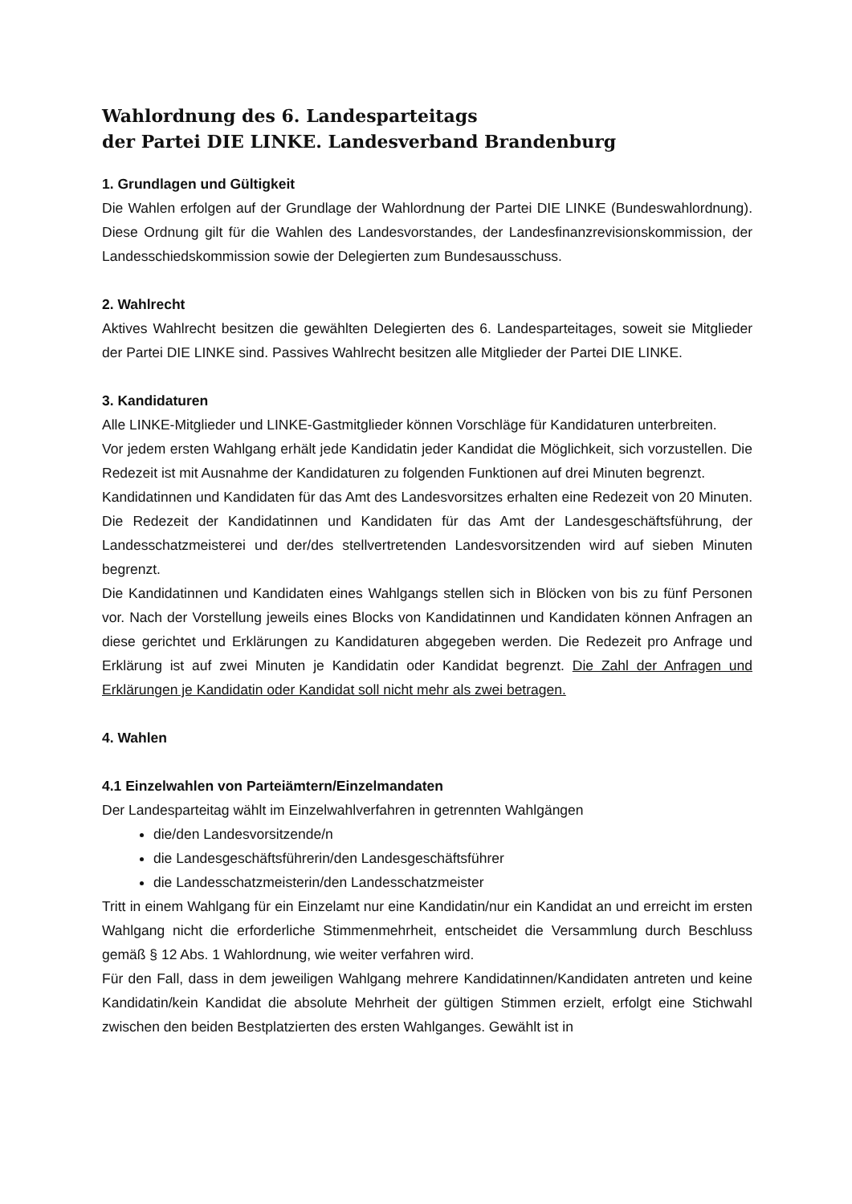Wahlordnung des 6. Landesparteitags
der Partei DIE LINKE. Landesverband Brandenburg
1. Grundlagen und Gültigkeit
Die Wahlen erfolgen auf der Grundlage der Wahlordnung der Partei DIE LINKE (Bundeswahlordnung). Diese Ordnung gilt für die Wahlen des Landesvorstandes, der Landesfinanzrevisionskommission, der Landesschiedskommission sowie der Delegierten zum Bundesausschuss.
2. Wahlrecht
Aktives Wahlrecht besitzen die gewählten Delegierten des 6. Landesparteitages, soweit sie Mitglieder der Partei DIE LINKE sind. Passives Wahlrecht besitzen alle Mitglieder der Partei DIE LINKE.
3. Kandidaturen
Alle LINKE-Mitglieder und LINKE-Gastmitglieder können Vorschläge für Kandidaturen unterbreiten.
Vor jedem ersten Wahlgang erhält jede Kandidatin jeder Kandidat die Möglichkeit, sich vorzustellen. Die Redezeit ist mit Ausnahme der Kandidaturen zu folgenden Funktionen auf drei Minuten begrenzt.
Kandidatinnen und Kandidaten für das Amt des Landesvorsitzes erhalten eine Redezeit von 20 Minuten. Die Redezeit der Kandidatinnen und Kandidaten für das Amt der Landesgeschäftsführung, der Landesschatzmeisterei und der/des stellvertretenden Landesvorsitzenden wird auf sieben Minuten begrenzt.
Die Kandidatinnen und Kandidaten eines Wahlgangs stellen sich in Blöcken von bis zu fünf Personen vor. Nach der Vorstellung jeweils eines Blocks von Kandidatinnen und Kandidaten können Anfragen an diese gerichtet und Erklärungen zu Kandidaturen abgegeben werden. Die Redezeit pro Anfrage und Erklärung ist auf zwei Minuten je Kandidatin oder Kandidat begrenzt. Die Zahl der Anfragen und Erklärungen je Kandidatin oder Kandidat soll nicht mehr als zwei betragen.
4. Wahlen
4.1 Einzelwahlen von Parteiämtern/Einzelmandaten
Der Landesparteitag wählt im Einzelwahlverfahren in getrennten Wahlgängen
die/den Landesvorsitzende/n
die Landesgeschäftsführerin/den Landesgeschäftsführer
die Landesschatzmeisterin/den Landesschatzmeister
Tritt in einem Wahlgang für ein Einzelamt nur eine Kandidatin/nur ein Kandidat an und erreicht im ersten Wahlgang nicht die erforderliche Stimmenmehrheit, entscheidet die Versammlung durch Beschluss gemäß § 12 Abs. 1 Wahlordnung, wie weiter verfahren wird.
Für den Fall, dass in dem jeweiligen Wahlgang mehrere Kandidatinnen/Kandidaten antreten und keine Kandidatin/kein Kandidat die absolute Mehrheit der gültigen Stimmen erzielt, erfolgt eine Stichwahl zwischen den beiden Bestplatzierten des ersten Wahlganges. Gewählt ist in